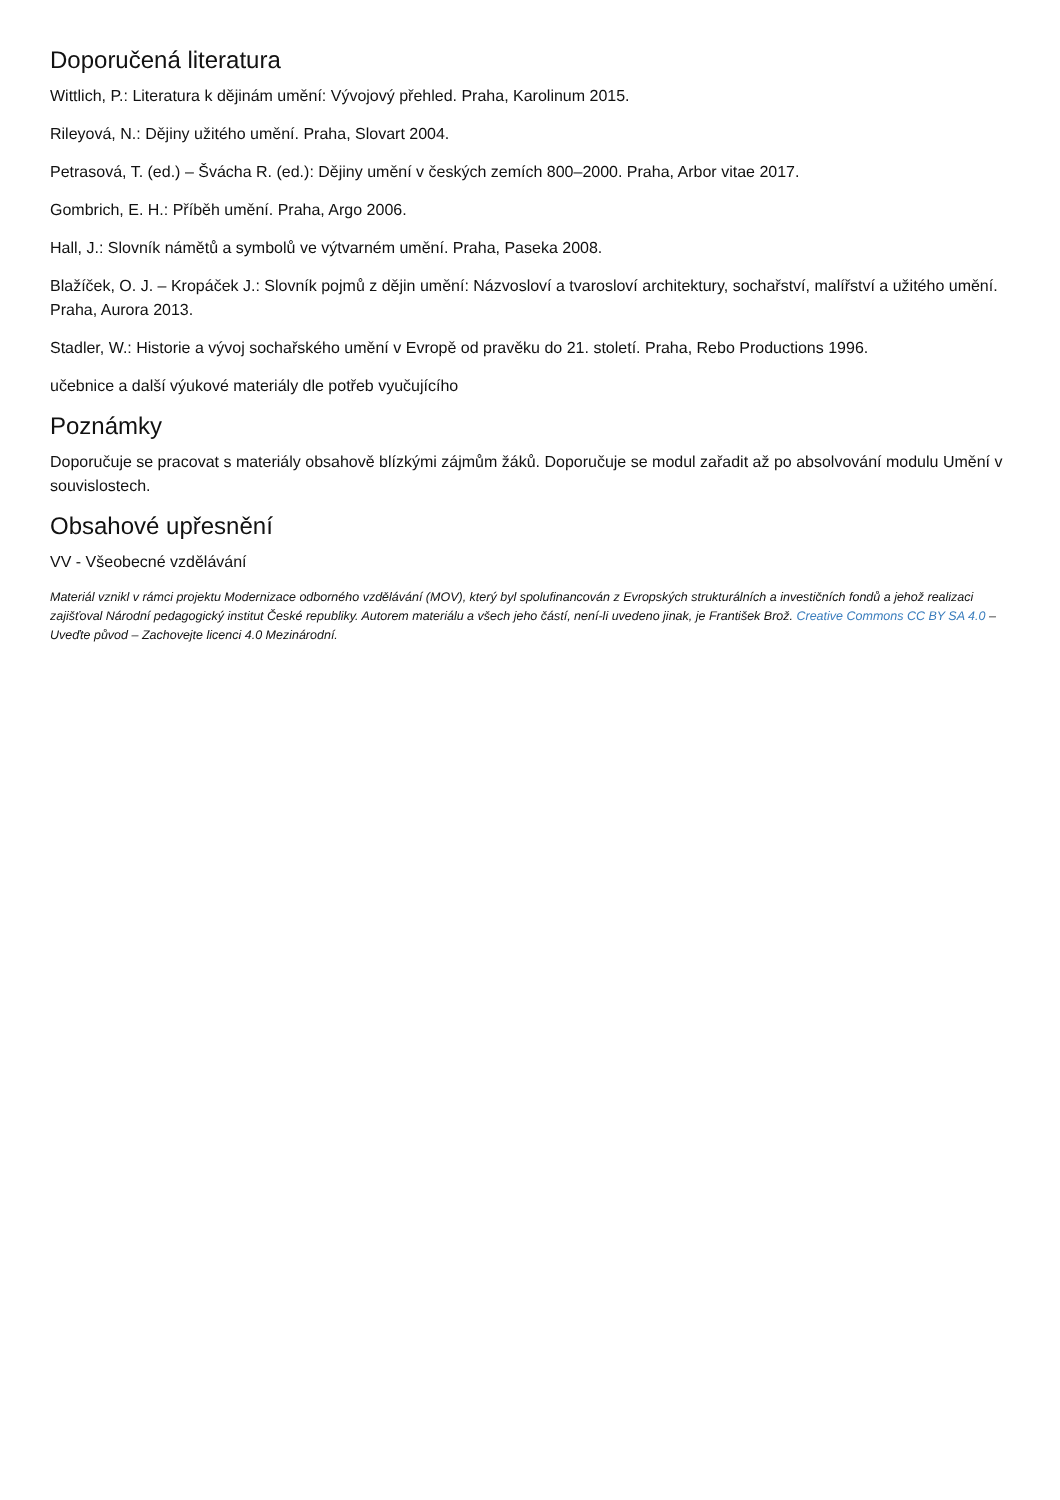Doporučená literatura
Wittlich, P.: Literatura k dějinám umění: Vývojový přehled. Praha, Karolinum 2015.
Rileyová, N.: Dějiny užitého umění. Praha, Slovart 2004.
Petrasová, T. (ed.) – Švácha R. (ed.): Dějiny umění v českých zemích 800–2000. Praha, Arbor vitae 2017.
Gombrich, E. H.: Příběh umění. Praha, Argo 2006.
Hall, J.: Slovník námětů a symbolů ve výtvarném umění. Praha, Paseka 2008.
Blažíček, O. J. – Kropáček J.: Slovník pojmů z dějin umění: Názvosloví a tvarosloví architektury, sochařství, malířství a užitého umění. Praha, Aurora 2013.
Stadler, W.: Historie a vývoj sochařského umění v Evropě od pravěku do 21. století. Praha, Rebo Productions 1996.
učebnice a další výukové materiály dle potřeb vyučujícího
Poznámky
Doporučuje se pracovat s materiály obsahově blízkými zájmům žáků. Doporučuje se modul zařadit až po absolvování modulu Umění v souvislostech.
Obsahové upřesnění
VV - Všeobecné vzdělávání
Materiál vznikl v rámci projektu Modernizace odborného vzdělávání (MOV), který byl spolufinancován z Evropských strukturálních a investičních fondů a jehož realizaci zajišťoval Národní pedagogický institut České republiky. Autorem materiálu a všech jeho částí, není-li uvedeno jinak, je František Brož. Creative Commons CC BY SA 4.0 – Uveďte původ – Zachovejte licenci 4.0 Mezinárodní.